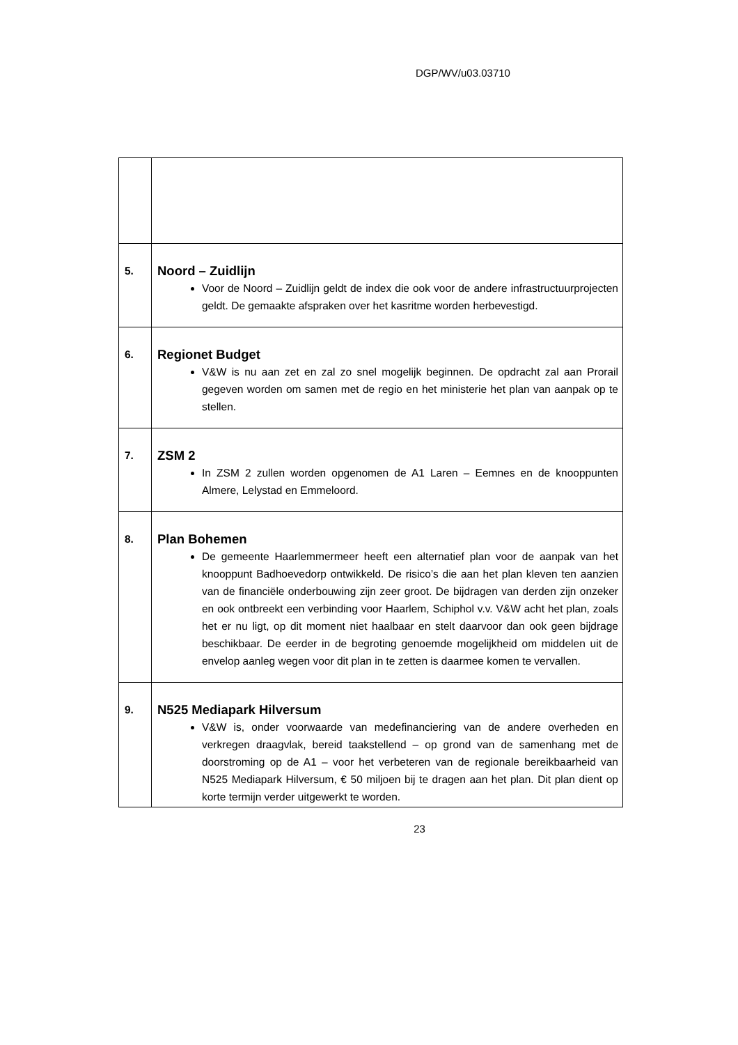DGP/WV/u03.03710
| 5. | Noord – Zuidlijn Voor de Noord – Zuidlijn geldt de index die ook voor de andere infrastructuurprojecten geldt. De gemaakte afspraken over het kasritme worden herbevestigd. |
| 6. | Regionet Budget V&W is nu aan zet en zal zo snel mogelijk beginnen. De opdracht zal aan Prorail gegeven worden om samen met de regio en het ministerie het plan van aanpak op te stellen. |
| 7. | ZSM 2 In ZSM 2 zullen worden opgenomen de A1 Laren – Eemnes en de knooppunten Almere, Lelystad en Emmeloord. |
| 8. | Plan Bohemen De gemeente Haarlemmermeer heeft een alternatief plan voor de aanpak van het knooppunt Badhoevedorp ontwikkeld. De risico’s die aan het plan kleven ten aanzien van de financiële onderbouwing zijn zeer groot. De bijdragen van derden zijn onzeker en ook ontbreekt een verbinding voor Haarlem, Schiphol v.v. V&W acht het plan, zoals het er nu ligt, op dit moment niet haalbaar en stelt daarvoor dan ook geen bijdrage beschikbaar. De eerder in de begroting genoemde mogelijkheid om middelen uit de envelop aanleg wegen voor dit plan in te zetten is daarmee komen te vervallen. |
| 9. | N525 Mediapark Hilversum V&W is, onder voorwaarde van medefinanciering van de andere overheden en verkregen draagvlak, bereid taakstellend – op grond van de samenhang met de doorstroming op de A1 – voor het verbeteren van de regionale bereikbaarheid van N525 Mediapark Hilversum, € 50 miljoen bij te dragen aan het plan. Dit plan dient op korte termijn verder uitgewerkt te worden. |
23